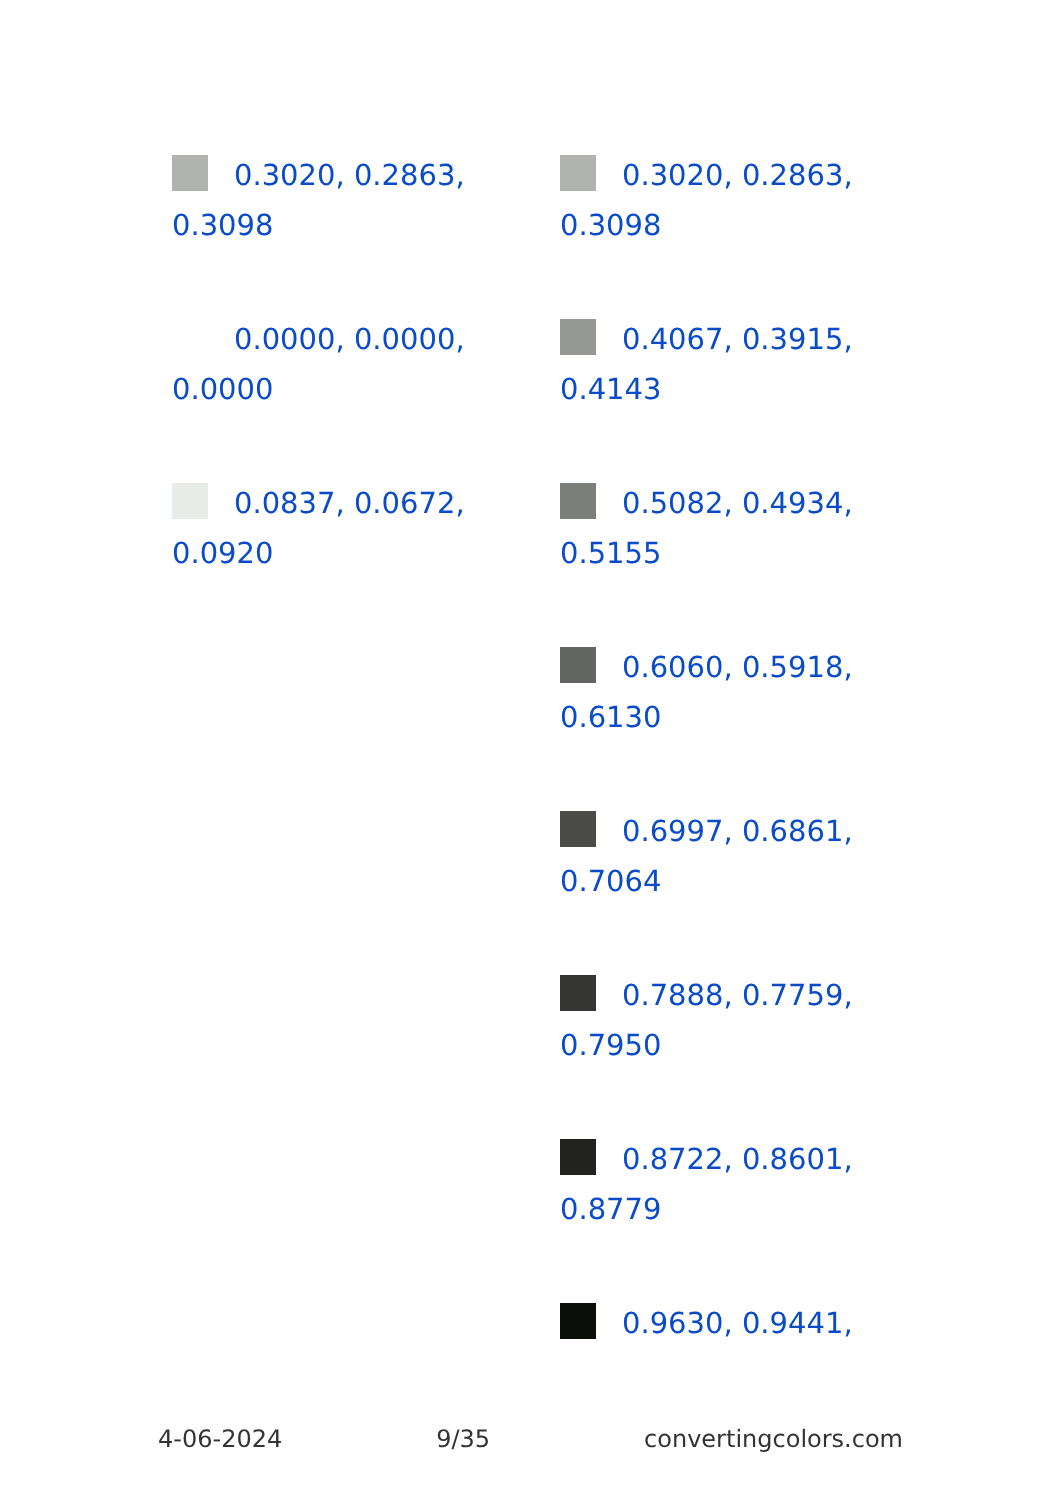0.3020, 0.2863, 0.3098
0.0000, 0.0000, 0.0000
0.0837, 0.0672, 0.0920
0.3020, 0.2863, 0.3098
0.4067, 0.3915, 0.4143
0.5082, 0.4934, 0.5155
0.6060, 0.5918, 0.6130
0.6997, 0.6861, 0.7064
0.7888, 0.7759, 0.7950
0.8722, 0.8601, 0.8779
0.9630, 0.9441,
4-06-2024 9/35 convertingcolors.com